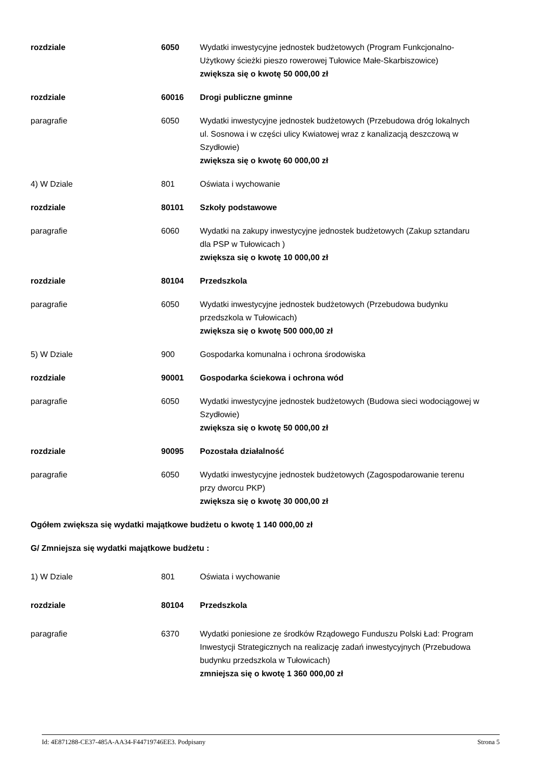rozdziale 6050 Wydatki inwestycyjne jednostek budżetowych (Program Funkcjonalno- Użytkowy ścieżki pieszo rowerowej Tułowice Małe-Skarbiszowice)
zwiększa się o kwotę 50 000,00 zł
rozdziale 60016 Drogi publiczne gminne
paragrafie 6050 Wydatki inwestycyjne jednostek budżetowych (Przebudowa dróg lokalnych ul. Sosnowa i w części ulicy Kwiatowej wraz z kanalizacją deszczową w Szydłowie)
zwiększa się o kwotę 60 000,00 zł
4) W Dziale 801 Oświata i wychowanie
rozdziale 80101 Szkoły podstawowe
paragrafie 6060 Wydatki na zakupy inwestycyjne jednostek budżetowych (Zakup sztandaru dla PSP w Tułowicach )
zwiększa się o kwotę 10 000,00 zł
rozdziale 80104 Przedszkola
paragrafie 6050 Wydatki inwestycyjne jednostek budżetowych (Przebudowa budynku przedszkola w Tułowicach)
zwiększa się o kwotę 500 000,00 zł
5) W Dziale 900 Gospodarka komunalna i ochrona środowiska
rozdziale 90001 Gospodarka ściekowa i ochrona wód
paragrafie 6050 Wydatki inwestycyjne jednostek budżetowych (Budowa sieci wodociągowej w Szydłowie)
zwiększa się o kwotę 50 000,00 zł
rozdziale 90095 Pozostała działalność
paragrafie 6050 Wydatki inwestycyjne jednostek budżetowych (Zagospodarowanie terenu przy dworcu PKP)
zwiększa się o kwotę 30 000,00 zł
Ogółem zwiększa się wydatki majątkowe budżetu o kwotę 1 140 000,00 zł
G/ Zmniejsza się wydatki majątkowe budżetu :
1) W Dziale 801 Oświata i wychowanie
rozdziale 80104 Przedszkola
paragrafie 6370 Wydatki poniesione ze środków Rządowego Funduszu Polski Ład: Program Inwestycji Strategicznych na realizację zadań inwestycyjnych (Przebudowa budynku przedszkola w Tułowicach)
zmniejsza się o kwotę 1 360 000,00 zł
Id: 4E871288-CE37-485A-AA34-F44719746EE3. Podpisany Strona 5